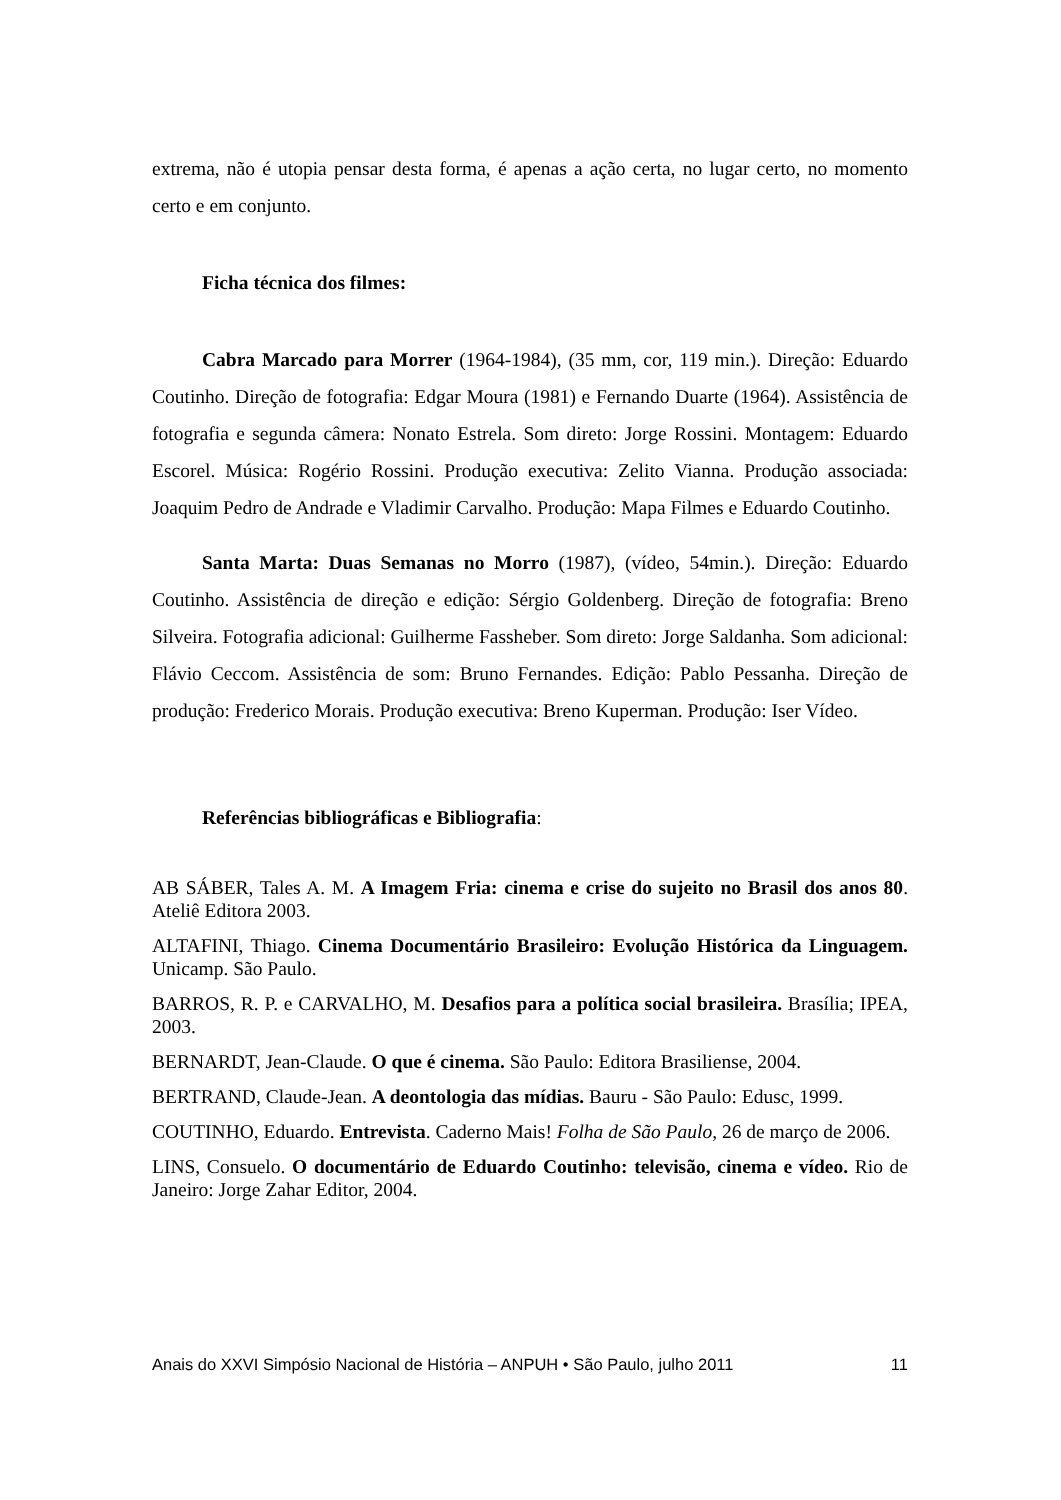extrema, não é utopia pensar desta forma, é apenas a ação certa, no lugar certo, no momento certo e em conjunto.
Ficha técnica dos filmes:
Cabra Marcado para Morrer (1964-1984), (35 mm, cor, 119 min.). Direção: Eduardo Coutinho. Direção de fotografia: Edgar Moura (1981) e Fernando Duarte (1964). Assistência de fotografia e segunda câmera: Nonato Estrela. Som direto: Jorge Rossini. Montagem: Eduardo Escorel. Música: Rogério Rossini. Produção executiva: Zelito Vianna. Produção associada: Joaquim Pedro de Andrade e Vladimir Carvalho. Produção: Mapa Filmes e Eduardo Coutinho.
Santa Marta: Duas Semanas no Morro (1987), (vídeo, 54min.). Direção: Eduardo Coutinho. Assistência de direção e edição: Sérgio Goldenberg. Direção de fotografia: Breno Silveira. Fotografia adicional: Guilherme Fassheber. Som direto: Jorge Saldanha. Som adicional: Flávio Ceccom. Assistência de som: Bruno Fernandes. Edição: Pablo Pessanha. Direção de produção: Frederico Morais. Produção executiva: Breno Kuperman. Produção: Iser Vídeo.
Referências bibliográficas e Bibliografia:
AB SÁBER, Tales A. M. A Imagem Fria: cinema e crise do sujeito no Brasil dos anos 80. Ateliê Editora 2003.
ALTAFINI, Thiago. Cinema Documentário Brasileiro: Evolução Histórica da Linguagem. Unicamp. São Paulo.
BARROS, R. P. e CARVALHO, M. Desafios para a política social brasileira. Brasília; IPEA, 2003.
BERNARDT, Jean-Claude. O que é cinema. São Paulo: Editora Brasiliense, 2004.
BERTRAND, Claude-Jean. A deontologia das mídias. Bauru - São Paulo: Edusc, 1999.
COUTINHO, Eduardo. Entrevista. Caderno Mais! Folha de São Paulo, 26 de março de 2006.
LINS, Consuelo. O documentário de Eduardo Coutinho: televisão, cinema e vídeo. Rio de Janeiro: Jorge Zahar Editor, 2004.
Anais do XXVI Simpósio Nacional de História – ANPUH • São Paulo, julho 2011 11